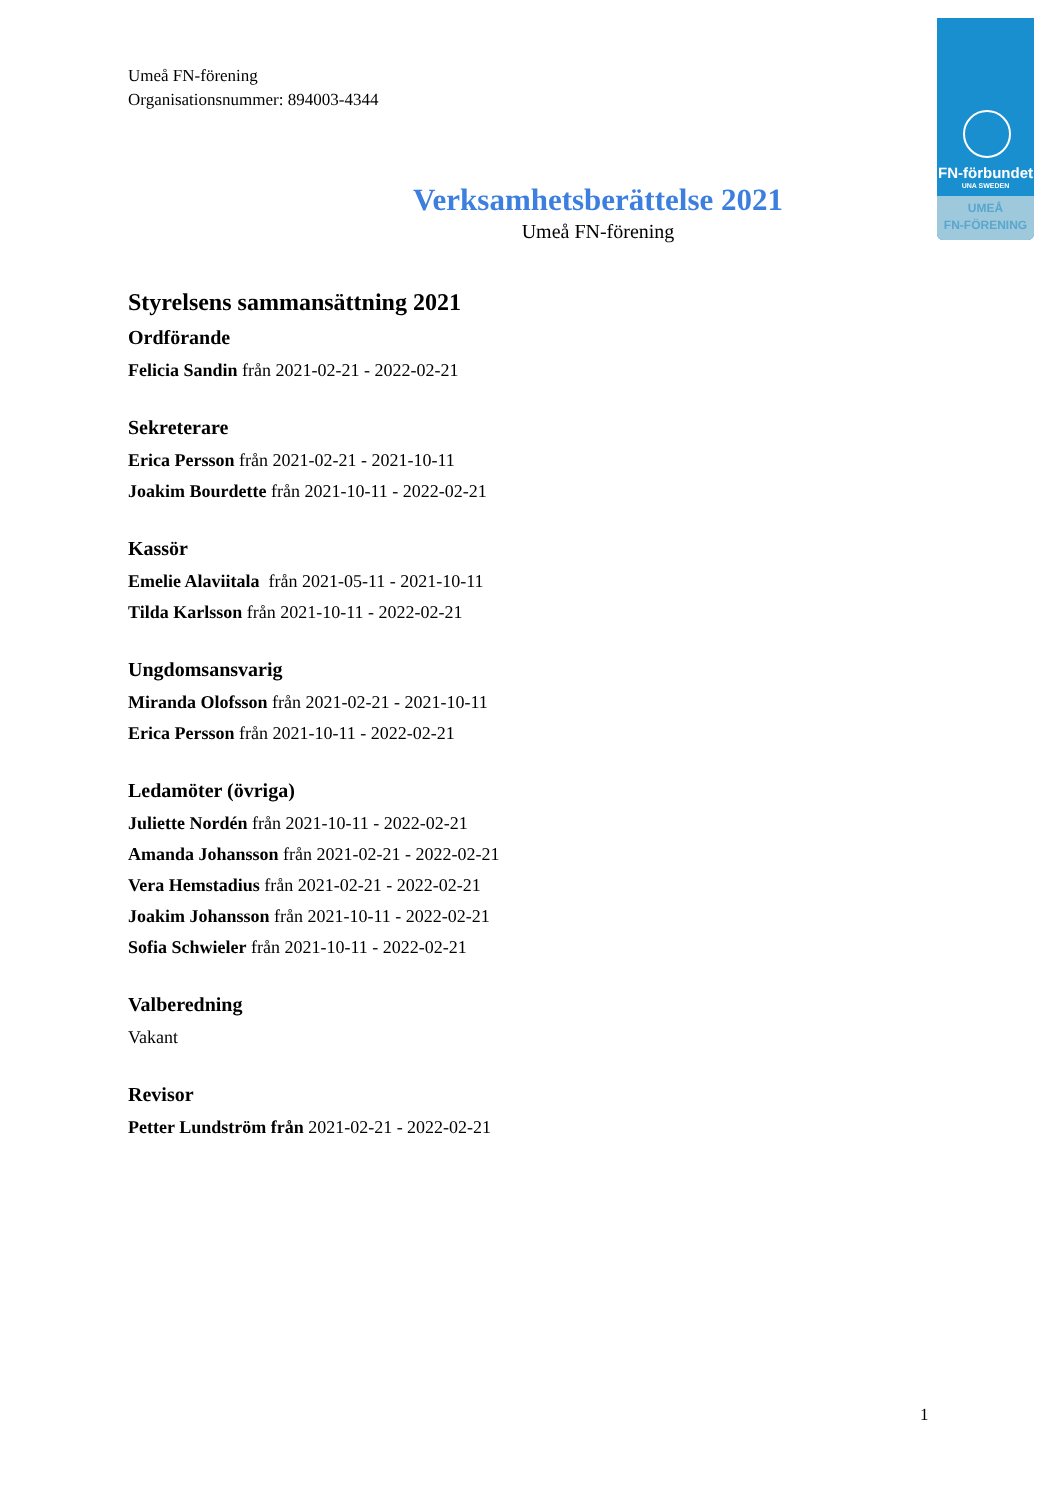FN-förbundet
UNA SWEDEN
UMEÅ
FN-FÖRENING
Umeå FN-förening
Organisationsnummer: 894003-4344
Verksamhetsberättelse 2021
Umeå FN-förening
Styrelsens sammansättning 2021
Ordförande
Felicia Sandin från 2021-02-21 - 2022-02-21
Sekreterare
Erica Persson från 2021-02-21 - 2021-10-11
Joakim Bourdette från 2021-10-11 - 2022-02-21
Kassör
Emelie Alaviitala från 2021-05-11 - 2021-10-11
Tilda Karlsson från 2021-10-11 - 2022-02-21
Ungdomsansvarig
Miranda Olofsson från 2021-02-21 - 2021-10-11
Erica Persson från 2021-10-11 - 2022-02-21
Ledamöter (övriga)
Juliette Nordén från 2021-10-11 - 2022-02-21
Amanda Johansson från 2021-02-21 - 2022-02-21
Vera Hemstadius från 2021-02-21 - 2022-02-21
Joakim Johansson från 2021-10-11 - 2022-02-21
Sofia Schwieler från 2021-10-11 - 2022-02-21
Valberedning
Vakant
Revisor
Petter Lundström från 2021-02-21 - 2022-02-21
1